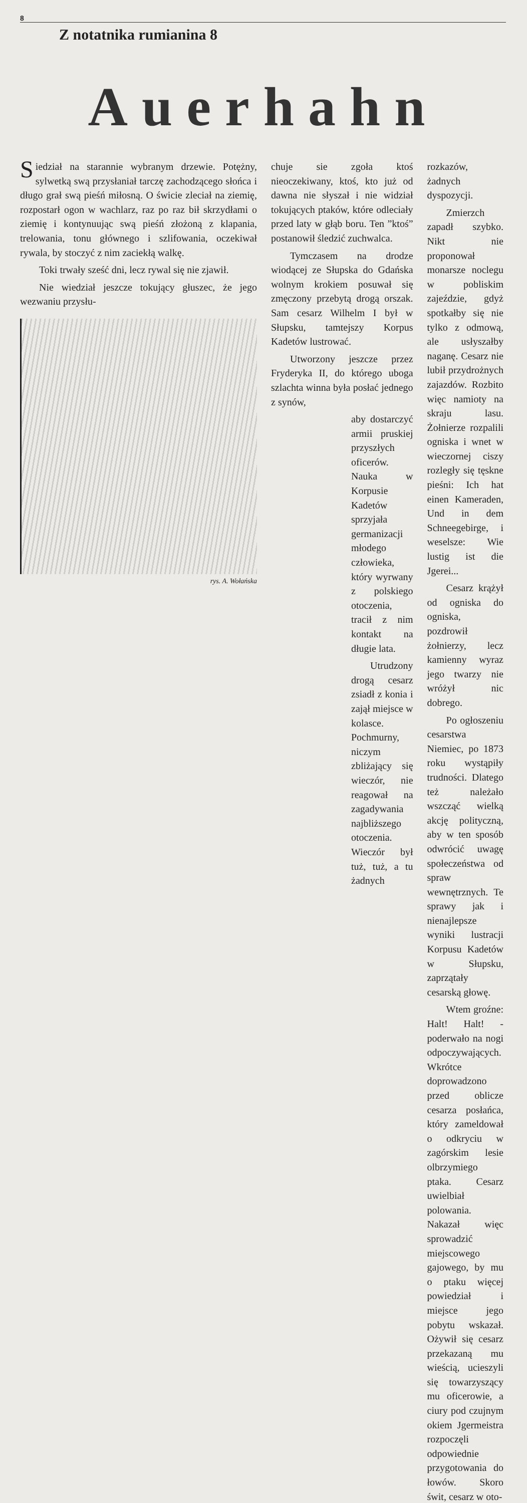8
Z notatnika rumianina 8
Auerhahn
Siedział na starannie wybranym drzewie. Potężny, sylwetką swą przysłaniał tarczę zachodzącego słońca i długo grał swą pieśń miłosną. O świcie zleciał na ziemię, rozpostarł ogon w wachlarz, raz po raz bił skrzydłami o ziemię i kontynuując swą pieśń złożoną z klapania, trelowania, tonu głównego i szlifowania, oczekiwał rywala, by stoczyć z nim zaciekłą walkę.
Toki trwały sześć dni, lecz rywal się nie zjawił.
Nie wiedział jeszcze tokujący głuszec, że jego wezwaniu przysłu-
rys. A. Wołańska
chuje sie zgoła ktoś nieoczekiwany, ktoś, kto już od dawna nie słyszał i nie widział tokujących ptaków, które odleciały przed laty w głąb boru. Ten ”ktoś” postanowił śledzić zuchwalca.
Tymczasem na drodze wiodącej ze Słupska do Gdańska wolnym krokiem posuwał się zmęczony przebytą drogą orszak. Sam cesarz Wilhelm I był w Słupsku, tamtejszy Korpus Kadetów lustrować.
Utworzony jeszcze przez Fryderyka II, do którego uboga szlachta winna była posłać jednego z synów,
aby dostarczyć armii pruskiej przyszłych oficerów. Nauka w Korpusie Kadetów sprzyjała germanizacji młodego człowieka, który wyrwany z polskiego otoczenia, tracił z nim kontakt na długie lata.
Utrudzony drogą cesarz zsiadł z konia i zajął miejsce w kolasce. Pochmurny, niczym zbliżający się wieczór, nie reagował na zagadywania najbliższego otoczenia. Wieczór był tuż, tuż, a tu żadnych
rozkazów, żadnych dyspozycji.
Zmierzch zapadł szybko. Nikt nie proponował monarsze noclegu w pobliskim zajeździe, gdyż spotkałby się nie tylko z odmową, ale usłyszałby naganę. Cesarz nie lubił przydrożnych zajazdów. Rozbito więc namioty na skraju lasu. Żołnierze rozpalili ogniska i wnet w wieczornej ciszy rozległy się tęskne pieśni: Ich hat einen Kameraden, Und in dem Schneegebirge, i weselsze: Wie lustig ist die Jgerei...
Cesarz krążył od ogniska do ogniska, pozdrowił żołnierzy, lecz kamienny wyraz jego twarzy nie wróżył nic dobrego.
Po ogłoszeniu cesarstwa Niemiec, po 1873 roku wystąpiły trudności. Dlatego też należało wszcząć wielką akcję polityczną, aby w ten sposób odwrócić uwagę społeczeństwa od spraw wewnętrznych. Te sprawy jak i nienajlepsze wyniki lustracji Korpusu Kadetów w Słupsku, zaprzątały cesarską głowę.
Wtem groźne: Halt! Halt! - poderwało na nogi odpoczywających. Wkrótce doprowadzono przed oblicze cesarza posłańca, który zameldował o odkryciu w zagórskim lesie olbrzymiego ptaka. Cesarz uwielbiał polowania. Nakazał więc sprowadzić miejscowego gajowego, by mu o ptaku więcej powiedział i miejsce jego pobytu wskazał. Ożywił się cesarz przekazaną mu wieścią, ucieszyli się towarzyszący mu oficerowie, a ciury pod czujnym okiem Jgermeistra rozpoczęli odpowiednie przygotowania do łowów. Skoro świt, cesarz w oto-